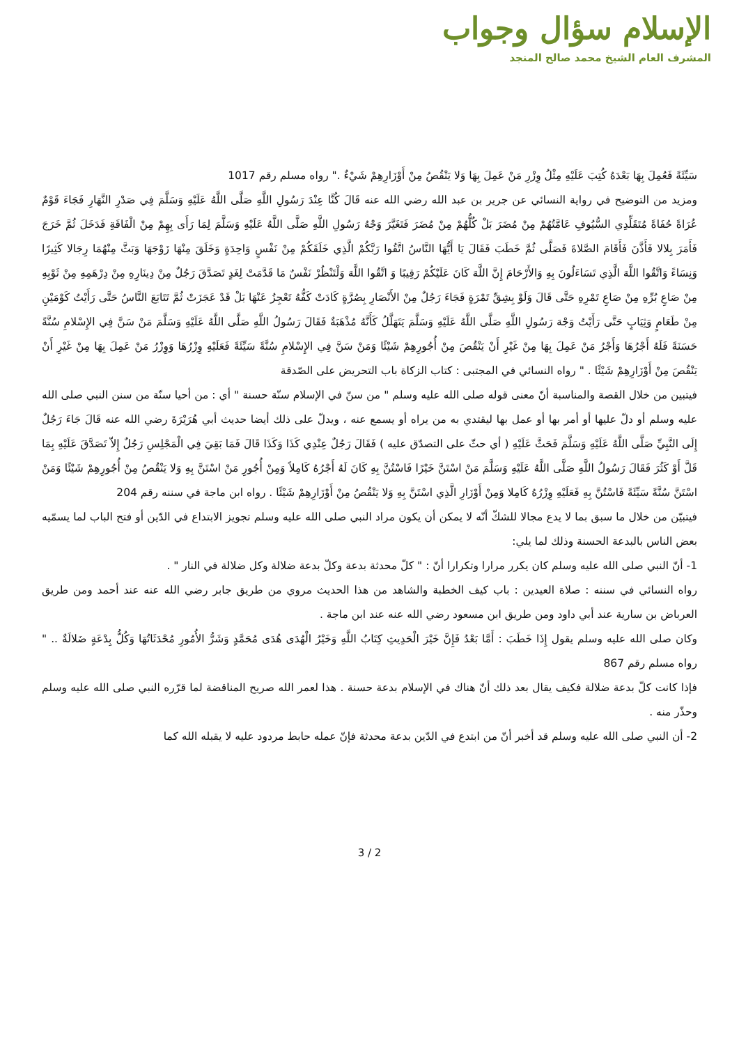الإسلام سؤال وجواب
المشرف العام الشيخ محمد صالح المنجد
سَيِّئَةً فَعُمِلَ بِهَا بَعْدَهُ كُتِبَ عَلَيْهِ مِثْلُ وِزْرِ مَنْ عَمِلَ بِهَا وَلا يَنْقُصُ مِنْ أَوْزَارِهِمْ شَيْءٌ ." رواه مسلم رقم 1017
ومزيد من التوضيح في رواية النسائي عن جرير بن عبد الله رضي الله عنه قَالَ كُنَّا عِنْدَ رَسُولِ اللَّهِ صَلَّى اللَّهُ عَلَيْهِ وَسَلَّمَ فِي صَدْرِ النَّهَارِ فَجَاءَ قَوْمٌ عُرَاةً حُفَاةً مُتَقَلِّدِي السُّيُوفِ عَامَّتُهُمْ مِنْ مُضَرَ بَلْ كُلُّهُمْ مِنْ مُضَرَ فَتَغَيَّرَ وَجْهُ رَسُولِ اللَّهِ صَلَّى اللَّهُ عَلَيْهِ وَسَلَّمَ لِمَا رَأَى بِهِمْ مِنْ الْفَاقَةِ فَدَخَلَ ثُمَّ خَرَجَ فَأَمَرَ بِلالا فَأَذَّنَ فَأَقَامَ الصَّلاةَ فَصَلَّى ثُمَّ خَطَبَ فَقَالَ يَا أَيُّهَا النَّاسُ اتَّقُوا رَبَّكُمْ الَّذِي خَلَقَكُمْ مِنْ نَفْسٍ وَاحِدَةٍ وَخَلَقَ مِنْهَا زَوْجَهَا وَبَثَّ مِنْهُمَا رِجَالا كَثِيرًا وَنِسَاءً وَاتَّقُوا اللَّهَ الَّذِي تَسَاءَلُونَ بِهِ وَالأَرْحَامَ إِنَّ اللَّهَ كَانَ عَلَيْكُمْ رَقِيبًا وَ اتَّقُوا اللَّهَ وَلْتَنْظُرْ نَفْسٌ مَا قَدَّمَتْ لِغَدٍ تَصَدَّقَ رَجُلٌ مِنْ دِينَارِهِ مِنْ دِرْهَمِهِ مِنْ ثَوْبِهِ مِنْ صَاعِ بُرِّهِ مِنْ صَاعِ تَمْرِهِ حَتَّى قَالَ وَلَوْ بِشِقِّ تَمْرَةٍ فَجَاءَ رَجُلٌ مِنْ الأَنْصَارِ بِصُرَّةٍ كَادَتْ كَفُّهُ تَعْجِزُ عَنْهَا بَلْ قَدْ عَجَزَتْ ثُمَّ تَتَابَعَ النَّاسُ حَتَّى رَأَيْتُ كَوْمَيْنِ مِنْ طَعَامٍ وَثِيَابٍ حَتَّى رَأَيْتُ وَجْهَ رَسُولِ اللَّهِ صَلَّى اللَّهُ عَلَيْهِ وَسَلَّمَ يَتَهَلَّلُ كَأَنَّهُ مُذْهَبَةٌ فَقَالَ رَسُولُ اللَّهِ صَلَّى اللَّهُ عَلَيْهِ وَسَلَّمَ مَنْ سَنَّ فِي الإِسْلامِ سُنَّةً حَسَنَةً فَلَهُ أَجْرُهَا وَأَجْرُ مَنْ عَمِلَ بِهَا مِنْ غَيْرِ أَنْ يَنْقُصَ مِنْ أُجُورِهِمْ شَيْئًا وَمَنْ سَنَّ فِي الإِسْلامِ سُنَّةً سَيِّئَةً فَعَلَيْهِ وِزْرُهَا وَوِزْرُ مَنْ عَمِلَ بِهَا مِنْ غَيْرِ أَنْ يَنْقُصَ مِنْ أَوْزَارِهِمْ شَيْئًا . " رواه النسائي في المجتبى : كتاب الزكاة باب التحريض على الصّدقة
فيتبين من خلال القصة والمناسبة أنّ معنى قوله صلى الله عليه وسلم " من سنّ في الإسلام سنّة حسنة " أي : من أحيا سنّة من سنن النبي صلى الله عليه وسلم أو دلّ عليها أو أمر بها أو عمل بها ليقتدي به من يراه أو يسمع عنه ، ويدلّ على ذلك أيضا حديث أبي هُرَيْرَةَ رضي الله عنه قَالَ جَاءَ رَجُلٌ إِلَى النَّبِيِّ صَلَّى اللَّهُ عَلَيْهِ وَسَلَّمَ فَحَثَّ عَلَيْهِ ( أي حثّ على التصدّق عليه ) فَقَالَ رَجُلٌ عِنْدِي كَذَا وَكَذَا قَالَ فَمَا بَقِيَ فِي الْمَجْلِسِ رَجُلٌ إِلاّ تَصَدَّقَ عَلَيْهِ بِمَا قَلَّ أَوْ كَثُرَ فَقَالَ رَسُولُ اللَّهِ صَلَّى اللَّهُ عَلَيْهِ وَسَلَّمَ مَنْ اسْتَنَّ خَيْرًا فَاسْتُنَّ بِهِ كَانَ لَهُ أَجْرُهُ كَامِلاً وَمِنْ أُجُورِ مَنْ اسْتَنَّ بِهِ وَلا يَنْقُصُ مِنْ أُجُورِهِمْ شَيْئًا وَمَنْ اسْتَنَّ سُنَّةً سَيِّئَةً فَاسْتُنَّ بِهِ فَعَلَيْهِ وِزْرُهُ كَامِلا وَمِنْ أَوْزَارِ الَّذِي اسْتَنَّ بِهِ وَلا يَنْقُصُ مِنْ أَوْزَارِهِمْ شَيْئًا . رواه ابن ماجة في سننه رقم 204
فيتبيّن من خلال ما سبق بما لا يدع مجالا للشكّ أنّه لا يمكن أن يكون مراد النبي صلى الله عليه وسلم تجويز الابتداع في الدّين أو فتح الباب لما يسمّيه بعض الناس بالبدعة الحسنة وذلك لما يلي:
1- أنّ النبي صلى الله عليه وسلم كان يكرر مرارا وتكرارا أنّ : " كلّ محدثة بدعة وكلّ بدعة ضلالة وكل ضلالة في النار " .
رواه النسائي في سننه : صلاة العيدين : باب كيف الخطبة والشاهد من هذا الحديث مروي من طريق جابر رضي الله عنه عند أحمد ومن طريق العرباض بن سارية عند أبي داود ومن طريق ابن مسعود رضي الله عنه عند ابن ماجة .
وكان صلى الله عليه وسلم يقول إِذَا خَطَبَ : أَمَّا بَعْدُ فَإِنَّ خَيْرَ الْحَدِيثِ كِتَابُ اللَّهِ وَخَيْرُ الْهُدَى هُدَى مُحَمَّدٍ وَشَرُّ الأُمُورِ مُحْدَثَاتُهَا وَكُلُّ بِدْعَةٍ ضَلالَةٌ .. " رواه مسلم رقم 867
فإذا كانت كلّ بدعة ضلالة فكيف يقال بعد ذلك أنّ هناك في الإسلام بدعة حسنة . هذا لعمر الله صريح المناقضة لما قرّره النبي صلى الله عليه وسلم وحذّر منه .
2- أن النبي صلى الله عليه وسلم قد أخبر أنّ من ابتدع في الدّين بدعة محدثة فإنّ عمله حابط مردود عليه لا يقبله الله كما
3 / 2